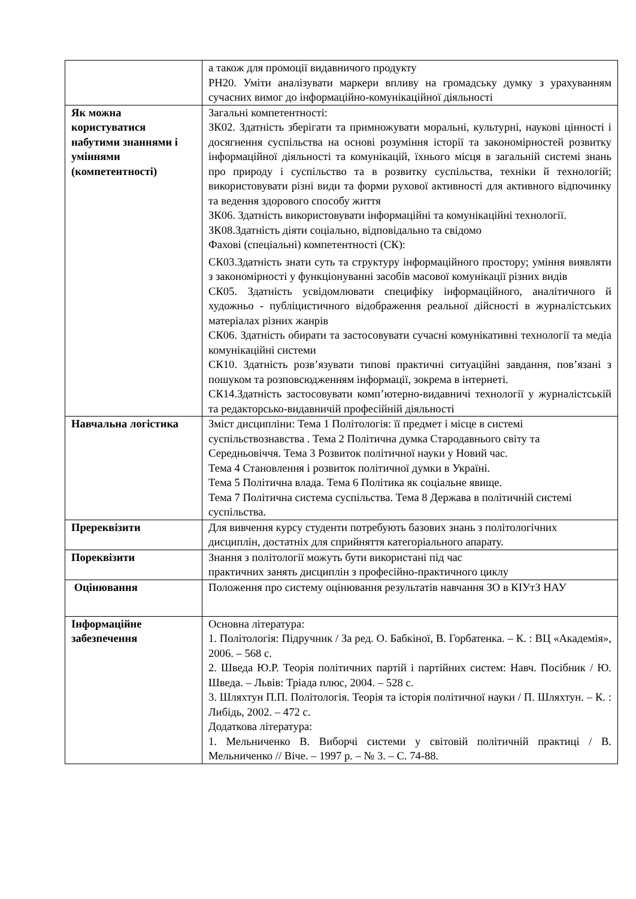| | а також для промоції видавничого продукту РН20. Уміти аналізувати маркери впливу на громадську думку з урахуванням сучасних вимог до інформаційно-комунікаційної діяльності |
| Як можна користуватися набутими знаннями і уміннями (компетентності) | Загальні компетентності: ЗК02. Здатність зберігати та примножувати моральні, культурні, наукові цінності і досягнення суспільства на основі розуміння історії та закономірностей розвитку інформаційної діяльності та комунікацій, їхнього місця в загальній системі знань про природу і суспільство та в розвитку суспільства, техніки й технологій; використовувати різні види та форми рухової активності для активного відпочинку та ведення здорового способу життя ЗК06. Здатність використовувати інформаційні та комунікаційні технології. ЗК08.Здатність діяти соціально, відповідально та свідомо Фахові (спеціальні) компетентності (СК): СК03.Здатність знати суть та структуру інформаційного простору; уміння виявляти з закономірності у функціонуванні засобів масової комунікації різних видів СК05. Здатність усвідомлювати специфіку інформаційного, аналітичного й художньо - публіцистичного відображення реальної дійсності в журналістських матеріалах різних жанрів СК06. Здатність обирати та застосовувати сучасні комунікативні технології та медіа комунікаційні системи СК10. Здатність розв’язувати типові практичні ситуаційні завдання, пов’язані з пошуком та розповсюдженням інформації, зокрема в інтернеті. СК14.Здатність застосовувати комп’ютерно-видавничі технології у журналістській та редакторсько-видавничій професійній діяльності |
| Навчальна логістика | Зміст дисципліни: Тема 1 Політологія: її предмет і місце в системі суспільствознавства . Тема 2 Політична думка Стародавнього світу та Середньовіччя. Тема 3 Розвиток політичної науки у Новий час. Тема 4 Становлення і розвиток політичної думки в Україні. Тема 5 Політична влада. Тема 6 Політика як соціальне явище. Тема 7 Політична система суспільства. Тема 8 Держава в політичній системі суспільства. |
| Пререквізити | Для вивчення курсу студенти потребують базових знань з політологічних дисциплін, достатніх для сприйняття категоріального апарату. |
| Пореквізити | Знання з політології можуть бути використані під час практичних занять дисциплін з професійно-практичного циклу |
| Оцінювання | Положення про систему оцінювання результатів навчання ЗО в КІУтЗ НАУ |
| Інформаційне забезпечення | Основна література: 1. Політологія: Підручник / За ред. О. Бабкіної, В. Горбатенка. – К. : ВЦ «Академія», 2006. – 568 с. 2. Шведа Ю.Р. Теорія політичних партій і партійних систем: Навч. Посібник / Ю. Шведа. – Львів: Тріада плюс, 2004. – 528 с. 3. Шляхтун П.П. Політологія. Теорія та історія політичної науки / П. Шляхтун. – К. : Либідь, 2002. – 472 с. Додаткова література: 1. Мельниченко В. Виборчі системи у світовій політичній практиці / В. Мельниченко // Віче. – 1997 р. – № 3. – С. 74-88. |